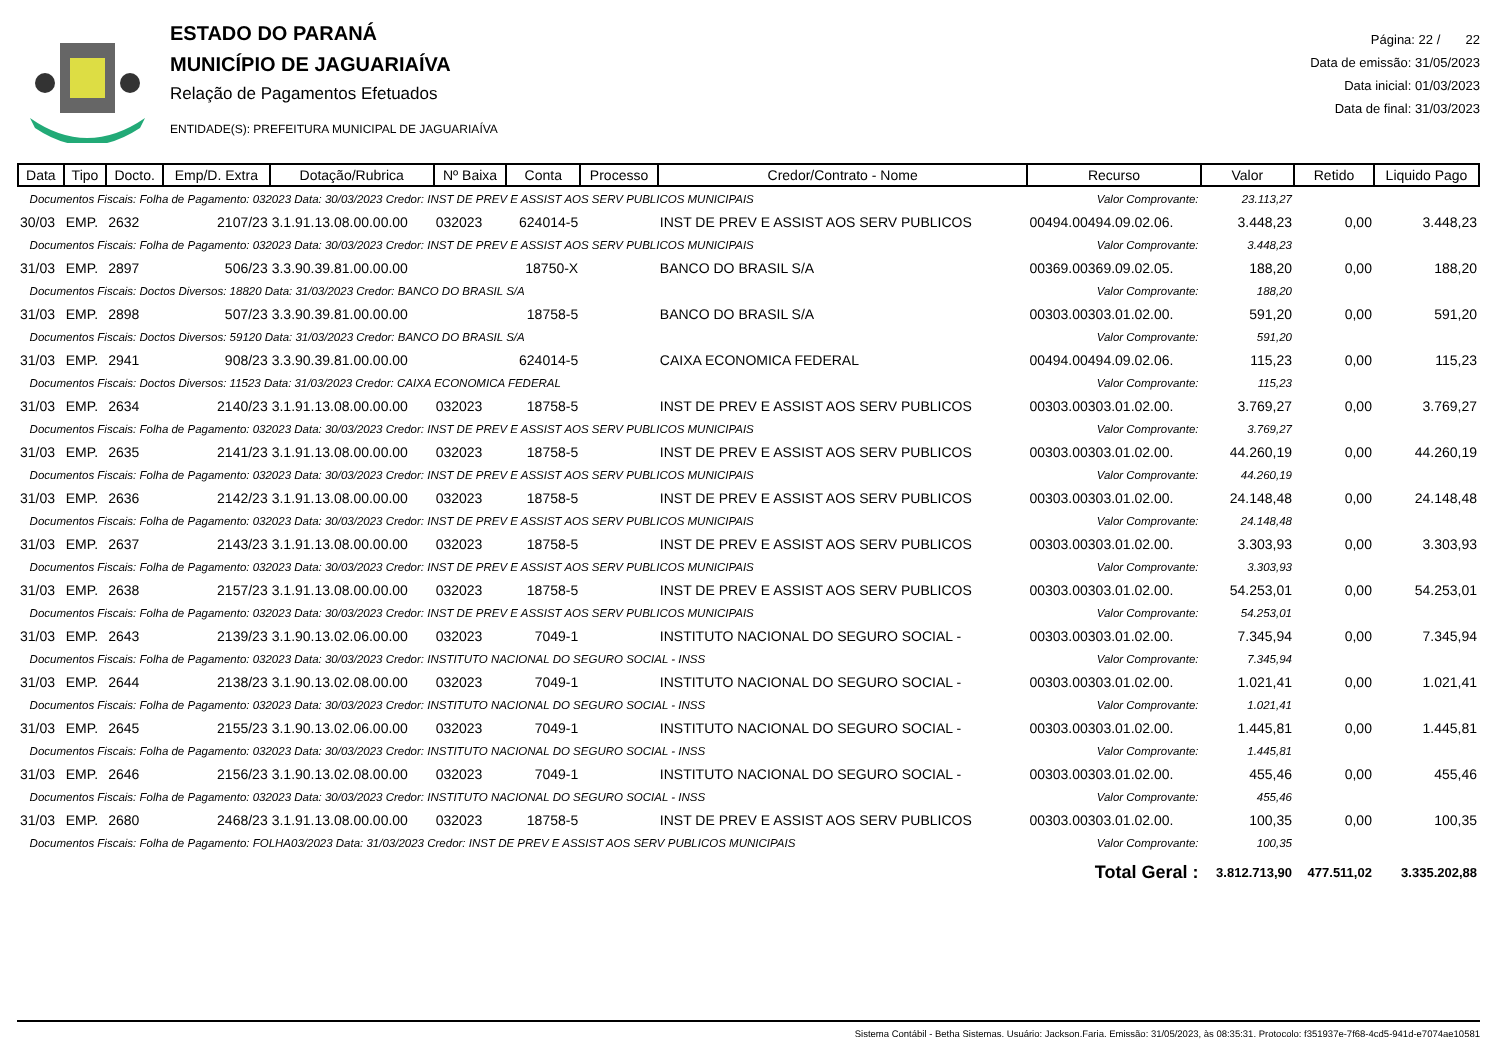ESTADO DO PARANÁ
MUNICÍPIO DE JAGUARIAÍVA
Relação de Pagamentos Efetuados
ENTIDADE(S): PREFEITURA MUNICIPAL DE JAGUARIAÍVA
Página: 22 / 22
Data de emissão: 31/05/2023
Data inicial: 01/03/2023
Data de final: 31/03/2023
| Data | Tipo | Docto. | Emp/D. Extra | Dotação/Rubrica | Nº Baixa | Conta | Processo | Credor/Contrato - Nome | Recurso | Valor | Retido | Liquido Pago |
| --- | --- | --- | --- | --- | --- | --- | --- | --- | --- | --- | --- | --- |
| Documentos Fiscais: Folha de Pagamento: 032023 Data: 30/03/2023 Credor: INST DE PREV E ASSIST AOS SERV PUBLICOS MUNICIPAIS | | | | | | | | | Valor Comprovante: | 23.113,27 | | |
| 30/03 | EMP. | 2632 | 2107/23 | 3.1.91.13.08.00.00.00 | 032023 | 624014-5 | | INST DE PREV E ASSIST AOS SERV PUBLICOS | 00494.00494.09.02.06. | 3.448,23 | 0,00 | 3.448,23 |
| Documentos Fiscais: Folha de Pagamento: 032023 Data: 30/03/2023 Credor: INST DE PREV E ASSIST AOS SERV PUBLICOS MUNICIPAIS | | | | | | | | | Valor Comprovante: | 3.448,23 | | |
| 31/03 | EMP. | 2897 | 506/23 | 3.3.90.39.81.00.00.00 | | 18750-X | | BANCO DO BRASIL S/A | 00369.00369.09.02.05. | 188,20 | 0,00 | 188,20 |
| Documentos Fiscais: Doctos Diversos: 18820 Data: 31/03/2023 Credor: BANCO DO BRASIL S/A | | | | | | | | | Valor Comprovante: | 188,20 | | |
| 31/03 | EMP. | 2898 | 507/23 | 3.3.90.39.81.00.00.00 | | 18758-5 | | BANCO DO BRASIL S/A | 00303.00303.01.02.00. | 591,20 | 0,00 | 591,20 |
| Documentos Fiscais: Doctos Diversos: 59120 Data: 31/03/2023 Credor: BANCO DO BRASIL S/A | | | | | | | | | Valor Comprovante: | 591,20 | | |
| 31/03 | EMP. | 2941 | 908/23 | 3.3.90.39.81.00.00.00 | | 624014-5 | | CAIXA ECONOMICA FEDERAL | 00494.00494.09.02.06. | 115,23 | 0,00 | 115,23 |
| Documentos Fiscais: Doctos Diversos: 11523 Data: 31/03/2023 Credor: CAIXA ECONOMICA FEDERAL | | | | | | | | | Valor Comprovante: | 115,23 | | |
| 31/03 | EMP. | 2634 | 2140/23 | 3.1.91.13.08.00.00.00 | 032023 | 18758-5 | | INST DE PREV E ASSIST AOS SERV PUBLICOS | 00303.00303.01.02.00. | 3.769,27 | 0,00 | 3.769,27 |
| Documentos Fiscais: Folha de Pagamento: 032023 Data: 30/03/2023 Credor: INST DE PREV E ASSIST AOS SERV PUBLICOS MUNICIPAIS | | | | | | | | | Valor Comprovante: | 3.769,27 | | |
| 31/03 | EMP. | 2635 | 2141/23 | 3.1.91.13.08.00.00.00 | 032023 | 18758-5 | | INST DE PREV E ASSIST AOS SERV PUBLICOS | 00303.00303.01.02.00. | 44.260,19 | 0,00 | 44.260,19 |
| Documentos Fiscais: Folha de Pagamento: 032023 Data: 30/03/2023 Credor: INST DE PREV E ASSIST AOS SERV PUBLICOS MUNICIPAIS | | | | | | | | | Valor Comprovante: | 44.260,19 | | |
| 31/03 | EMP. | 2636 | 2142/23 | 3.1.91.13.08.00.00.00 | 032023 | 18758-5 | | INST DE PREV E ASSIST AOS SERV PUBLICOS | 00303.00303.01.02.00. | 24.148,48 | 0,00 | 24.148,48 |
| Documentos Fiscais: Folha de Pagamento: 032023 Data: 30/03/2023 Credor: INST DE PREV E ASSIST AOS SERV PUBLICOS MUNICIPAIS | | | | | | | | | Valor Comprovante: | 24.148,48 | | |
| 31/03 | EMP. | 2637 | 2143/23 | 3.1.91.13.08.00.00.00 | 032023 | 18758-5 | | INST DE PREV E ASSIST AOS SERV PUBLICOS | 00303.00303.01.02.00. | 3.303,93 | 0,00 | 3.303,93 |
| Documentos Fiscais: Folha de Pagamento: 032023 Data: 30/03/2023 Credor: INST DE PREV E ASSIST AOS SERV PUBLICOS MUNICIPAIS | | | | | | | | | Valor Comprovante: | 3.303,93 | | |
| 31/03 | EMP. | 2638 | 2157/23 | 3.1.91.13.08.00.00.00 | 032023 | 18758-5 | | INST DE PREV E ASSIST AOS SERV PUBLICOS | 00303.00303.01.02.00. | 54.253,01 | 0,00 | 54.253,01 |
| Documentos Fiscais: Folha de Pagamento: 032023 Data: 30/03/2023 Credor: INST DE PREV E ASSIST AOS SERV PUBLICOS MUNICIPAIS | | | | | | | | | Valor Comprovante: | 54.253,01 | | |
| 31/03 | EMP. | 2643 | 2139/23 | 3.1.90.13.02.06.00.00 | 032023 | 7049-1 | | INSTITUTO NACIONAL DO SEGURO SOCIAL - | 00303.00303.01.02.00. | 7.345,94 | 0,00 | 7.345,94 |
| Documentos Fiscais: Folha de Pagamento: 032023 Data: 30/03/2023 Credor: INSTITUTO NACIONAL DO SEGURO SOCIAL - INSS | | | | | | | | | Valor Comprovante: | 7.345,94 | | |
| 31/03 | EMP. | 2644 | 2138/23 | 3.1.90.13.02.08.00.00 | 032023 | 7049-1 | | INSTITUTO NACIONAL DO SEGURO SOCIAL - | 00303.00303.01.02.00. | 1.021,41 | 0,00 | 1.021,41 |
| Documentos Fiscais: Folha de Pagamento: 032023 Data: 30/03/2023 Credor: INSTITUTO NACIONAL DO SEGURO SOCIAL - INSS | | | | | | | | | Valor Comprovante: | 1.021,41 | | |
| 31/03 | EMP. | 2645 | 2155/23 | 3.1.90.13.02.06.00.00 | 032023 | 7049-1 | | INSTITUTO NACIONAL DO SEGURO SOCIAL - | 00303.00303.01.02.00. | 1.445,81 | 0,00 | 1.445,81 |
| Documentos Fiscais: Folha de Pagamento: 032023 Data: 30/03/2023 Credor: INSTITUTO NACIONAL DO SEGURO SOCIAL - INSS | | | | | | | | | Valor Comprovante: | 1.445,81 | | |
| 31/03 | EMP. | 2646 | 2156/23 | 3.1.90.13.02.08.00.00 | 032023 | 7049-1 | | INSTITUTO NACIONAL DO SEGURO SOCIAL - | 00303.00303.01.02.00. | 455,46 | 0,00 | 455,46 |
| Documentos Fiscais: Folha de Pagamento: 032023 Data: 30/03/2023 Credor: INSTITUTO NACIONAL DO SEGURO SOCIAL - INSS | | | | | | | | | Valor Comprovante: | 455,46 | | |
| 31/03 | EMP. | 2680 | 2468/23 | 3.1.91.13.08.00.00.00 | 032023 | 18758-5 | | INST DE PREV E ASSIST AOS SERV PUBLICOS | 00303.00303.01.02.00. | 100,35 | 0,00 | 100,35 |
| Documentos Fiscais: Folha de Pagamento: FOLHA03/2023 Data: 31/03/2023 Credor: INST DE PREV E ASSIST AOS SERV PUBLICOS MUNICIPAIS | | | | | | | | | Valor Comprovante: | 100,35 | | |
| Total Geral : | | | | | | | | | | 3.812.713,90 | 477.511,02 | 3.335.202,88 |
Sistema Contábil - Betha Sistemas. Usuário: Jackson.Faria. Emissão: 31/05/2023, às 08:35:31. Protocolo: f351937e-7f68-4cd5-941d-e7074ae10581